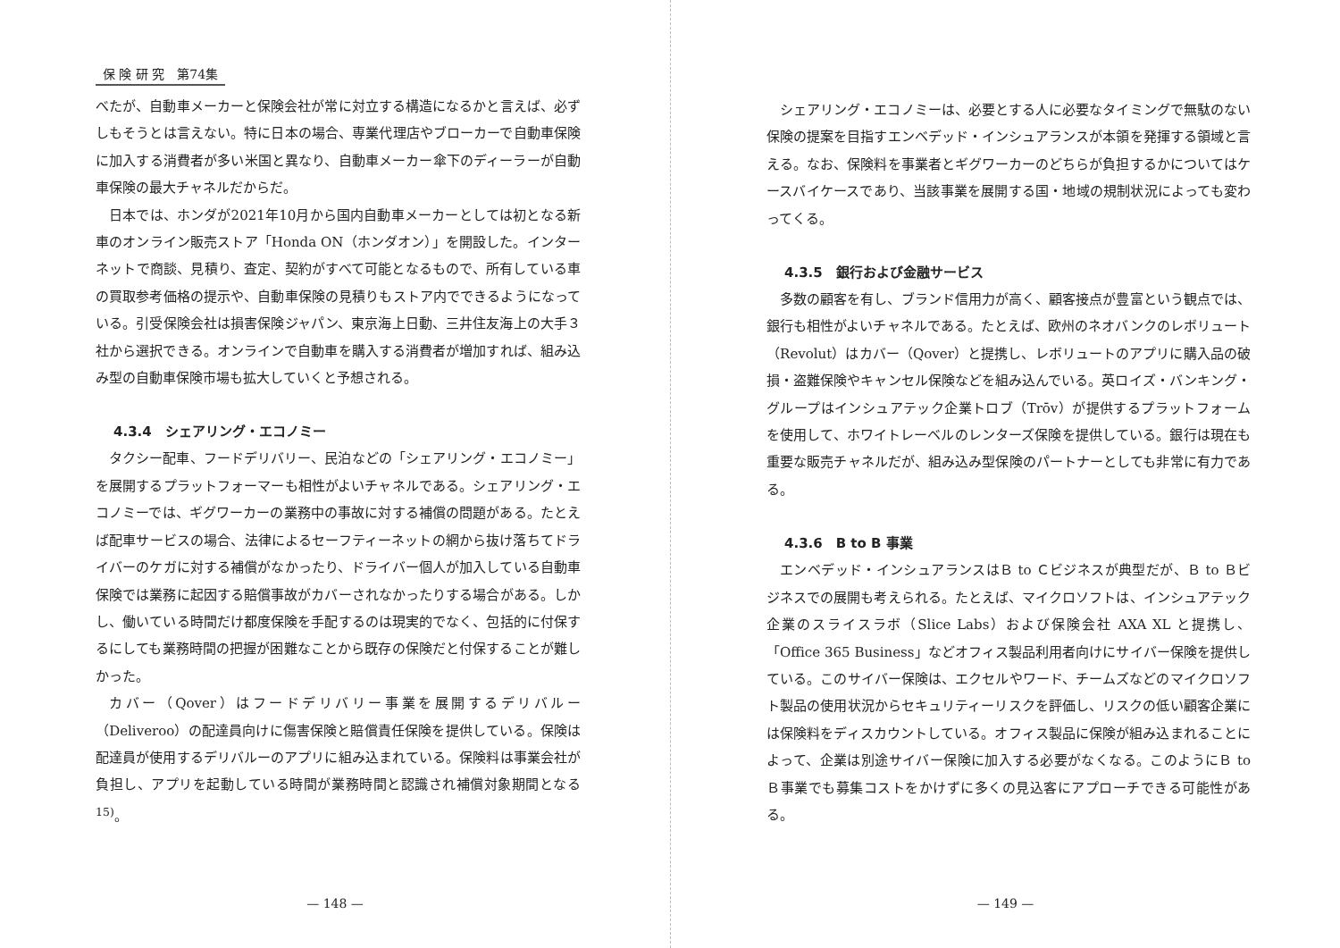保 険 研 究　第74集
べたが、自動車メーカーと保険会社が常に対立する構造になるかと言えば、必ずしもそうとは言えない。特に日本の場合、専業代理店やブローカーで自動車保険に加入する消費者が多い米国と異なり、自動車メーカー傘下のディーラーが自動車保険の最大チャネルだからだ。
日本では、ホンダが2021年10月から国内自動車メーカーとしては初となる新車のオンライン販売ストア「Honda ON（ホンダオン）」を開設した。インターネットで商談、見積り、査定、契約がすべて可能となるもので、所有している車の買取参考価格の提示や、自動車保険の見積りもストア内でできるようになっている。引受保険会社は損害保険ジャパン、東京海上日動、三井住友海上の大手３社から選択できる。オンラインで自動車を購入する消費者が増加すれば、組み込み型の自動車保険市場も拡大していくと予想される。
4.3.4　シェアリング・エコノミー
タクシー配車、フードデリバリー、民泊などの「シェアリング・エコノミー」を展開するプラットフォーマーも相性がよいチャネルである。シェアリング・エコノミーでは、ギグワーカーの業務中の事故に対する補償の問題がある。たとえば配車サービスの場合、法律によるセーフティーネットの網から抜け落ちてドライバーのケガに対する補償がなかったり、ドライバー個人が加入している自動車保険では業務に起因する賠償事故がカバーされなかったりする場合がある。しかし、働いている時間だけ都度保険を手配するのは現実的でなく、包括的に付保するにしても業務時間の把握が困難なことから既存の保険だと付保することが難しかった。
カバー（Qover）はフードデリバリー事業を展開するデリバルー（Deliveroo）の配達員向けに傷害保険と賠償責任保険を提供している。保険は配達員が使用するデリバルーのアプリに組み込まれている。保険料は事業会社が負担し、アプリを起動している時間が業務時間と認識され補償対象期間となる<sup>15)</sup>。
— 148 —
シェアリング・エコノミーは、必要とする人に必要なタイミングで無駄のない保険の提案を目指すエンベデッド・インシュアランスが本領を発揮する領域と言える。なお、保険料を事業者とギグワーカーのどちらが負担するかについてはケースバイケースであり、当該事業を展開する国・地域の規制状況によっても変わってくる。
4.3.5　銀行および金融サービス
多数の顧客を有し、ブランド信用力が高く、顧客接点が豊富という観点では、銀行も相性がよいチャネルである。たとえば、欧州のネオバンクのレボリュート（Revolut）はカバー（Qover）と提携し、レボリュートのアプリに購入品の破損・盗難保険やキャンセル保険などを組み込んでいる。英ロイズ・バンキング・グループはインシュアテック企業トロブ（Trōv）が提供するプラットフォームを使用して、ホワイトレーベルのレンターズ保険を提供している。銀行は現在も重要な販売チャネルだが、組み込み型保険のパートナーとしても非常に有力である。
4.3.6　B to B 事業
エンベデッド・インシュアランスはＢ to Ｃビジネスが典型だが、Ｂ to Ｂビジネスでの展開も考えられる。たとえば、マイクロソフトは、インシュアテック企業のスライスラボ（Slice Labs）および保険会社 AXA XL と提携し、「Office 365 Business」などオフィス製品利用者向けにサイバー保険を提供している。このサイバー保険は、エクセルやワード、チームズなどのマイクロソフト製品の使用状況からセキュリティーリスクを評価し、リスクの低い顧客企業には保険料をディスカウントしている。オフィス製品に保険が組み込まれることによって、企業は別途サイバー保険に加入する必要がなくなる。このようにＢ to Ｂ事業でも募集コストをかけずに多くの見込客にアプローチできる可能性がある。
— 149 —